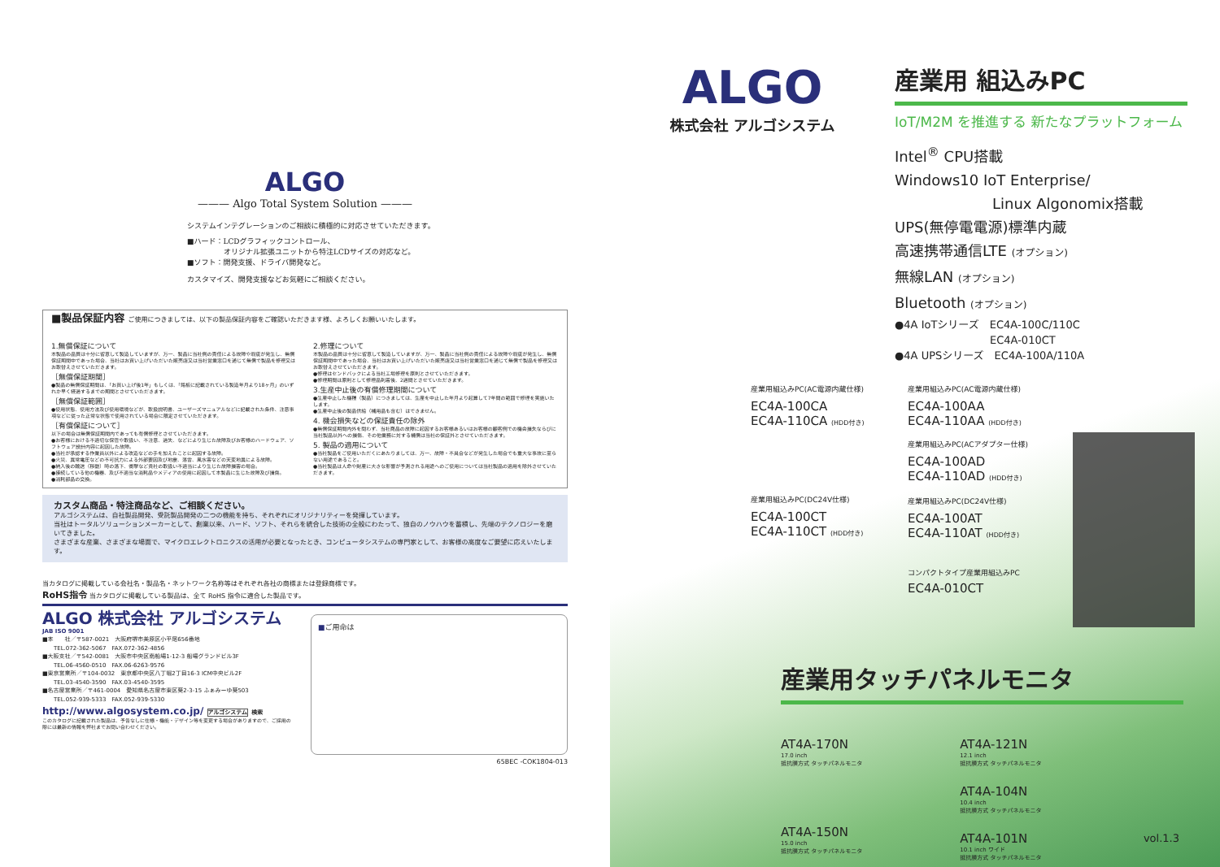ALGO
——— Algo Total System Solution ———
システムインテグレーションのご相談に積極的に対応させていただきます。
■ハード：LCDグラフィックコントロール、
　　　　　オリジナル拡張ユニットから特注LCDサイズの対応など。
■ソフト：開発支援、ドライバ開発など。
カスタマイズ、開発支援などお気軽にご相談ください。
■製品保証内容 ご使用につきましては、以下の製品保証内容をご確認いただきます様、よろしくお願いいたします。
1.無償保証について
本製品の品質は十分に留意して製造していますが、万一、製品に当社側の責任による故障や瑕疵が発生し、無償保証期間中であった場合、当社はお買い上げいただいた販売店又は当社営業窓口を通じて無償で製品を修理又はお取替えさせていただきます。
［無償保証期間］
●製品の無償保証期間は、「お買い上げ後1年」もしくは、「銘板に記載されている製造年月より18ヶ月」のいずれか早く経過するまでの期間とさせていただきます。
［無償保証範囲］
●使用状態、使用方法及び使用環境などが、取扱説明書、ユーザーズマニュアルなどに記載された条件、注意事項などに従った正常な状態で使用されている場合に限定させていただきます。
［有償保証について］
以下の場合は無償保証期間内であっても有償修理とさせていただきます。
●お客様における不適切な保管や取扱い、不注意、過失、などにより生じた故障及びお客様のハードウェア、ソフトウェア設計内容に起因した故障。
●当社が承認する作業員以外による改造などの手を加えたことに起因する故障。
●火災、異常電圧などの不可抗力による外部要因及び地震、落雷、風水害などの天変地異による故障。
●納入後の輸送（移動）時の落下、衝撃など貴社の取扱い不適当により生じた故障損害の場合。
●接続している他の機器、及び不適当な消耗品やメディアの使用に起因して本製品に生じた故障及び損傷。
●消耗部品の交換。
2.修理について
本製品の品質は十分に留意して製造していますが、万一、製品に当社側の責任による故障や瑕疵が発生し、無償保証期間中であった場合、当社はお買い上げいただいた販売店又は当社営業窓口を通じて無償で製品を修理又はお取替えさせていただきます。
●修理はセンドバックによる当社工場修理を原則とさせていただきます。
●修理期間は原則として修理品到着後、2週間とさせていただきます。
3.生産中止後の有償修理期間について
●生産中止した機種（製品）につきましては、生産を中止した年月より起算して7年間の範囲で修理を実施いたします。
●生産中止後の製品供給（補用品も含む）はできません。
4. 機会損失などの保証責任の除外
●無償保証期間内外を問わず、当社商品の故障に起因するお客様あるいはお客様の顧客側での機会損失ならびに当社製品以外への損傷、その他業務に対する補償は当社の保証外とさせていただきます。
5. 製品の適用について
●当社製品をご使用いただくにあたりましては、万一、故障・不具合などが発生した場合でも重大な事故に至らない用途であること。
●当社製品は人命や財産に大きな影響が予測される用途へのご使用については当社製品の適用を除外させていただきます。
カスタム商品・特注商品など、ご相談ください。
アルゴシステムは、自社製品開発、受託製品開発の二つの機能を持ち、それぞれにオリジナリティーを発揮しています。
当社はトータルソリューションメーカーとして、創業以来、ハード、ソフト、それらを統合した技術の全般にわたって、独自のノウハウを蓄積し、先端のテクノロジーを磨いてきました。
さまざまな産業、さまざまな場面で、マイクロエレクトロニクスの活用が必要となったとき、コンピュータシステムの専門家として、お客様の高度なご要望に応えいたします。
当カタログに掲載している会社名・製品名・ネットワーク名称等はそれぞれ各社の商標または登録商標です。
RoHS指令 当カタログに掲載している製品は、全て RoHS 指令に適合した製品です。
ALGO 株式会社 アルゴシステム JAB ISO 9001
■本　　社／〒587-0021　大阪府堺市美原区小平尾656番地
　　TEL.072-362-5067　FAX.072-362-4856
■大阪支社／〒542-0081　大阪市中央区南船場1-12-3 船場グランドビル3F
　　TEL.06-4560-0510　FAX.06-6263-9576
■東京営業所／〒104-0032　東京都中央区八丁堀2丁目16-3 ICM中央ビル2F
　　TEL.03-4540-3590　FAX.03-4540-3595
■名古屋営業所／〒461-0004　愛知県名古屋市東区葵2-3-15 ふぁみーゆ葵503
　　TEL.052-939-5333　FAX.052-939-5330
http://www.algosystem.co.jp/ アルゴシステム 検索
このカタログに記載された製品は、予告なしに仕様・機能・デザイン等を変更する場合がありますので、ご採用の際には最新の情報を弊社までお問い合わせください。
■ご用命は
65BEC -COK1804-013
ALGO
株式会社 アルゴシステム
産業用 組込みPC
IoT/M2M を推進する 新たなプラットフォーム
Intel<sup>®</sup> CPU搭載
Windows10 IoT Enterprise/
Linux Algonomix搭載
UPS(無停電電源)標準内蔵
高速携帯通信LTE (オプション)
無線LAN (オプション)
Bluetooth (オプション)
●4A IoTシリーズ　EC4A-100C/110C
　　　　　　　　　EC4A-010CT
●4A UPSシリーズ　EC4A-100A/110A
産業用組込みPC(AC電源内蔵仕様)
EC4A-100CA
EC4A-110CA (HDD付き)
産業用組込みPC(DC24V仕様)
EC4A-100CT
EC4A-110CT (HDD付き)
産業用組込みPC(AC電源内蔵仕様)
EC4A-100AA
EC4A-110AA (HDD付き)
産業用組込みPC(ACアダプター仕様)
EC4A-100AD
EC4A-110AD (HDD付き)
産業用組込みPC(DC24V仕様)
EC4A-100AT
EC4A-110AT (HDD付き)
コンパクトタイプ産業用組込みPC
EC4A-010CT
産業用タッチパネルモニタ
AT4A-170N
17.0 inch
抵抗膜方式 タッチパネルモニタ
AT4A-150N
15.0 inch
抵抗膜方式 タッチパネルモニタ
AT4A-121N
12.1 inch
抵抗膜方式 タッチパネルモニタ
AT4A-104N
10.4 inch
抵抗膜方式 タッチパネルモニタ
AT4A-101N
10.1 inch ワイド
抵抗膜方式 タッチパネルモニタ
vol.1.3